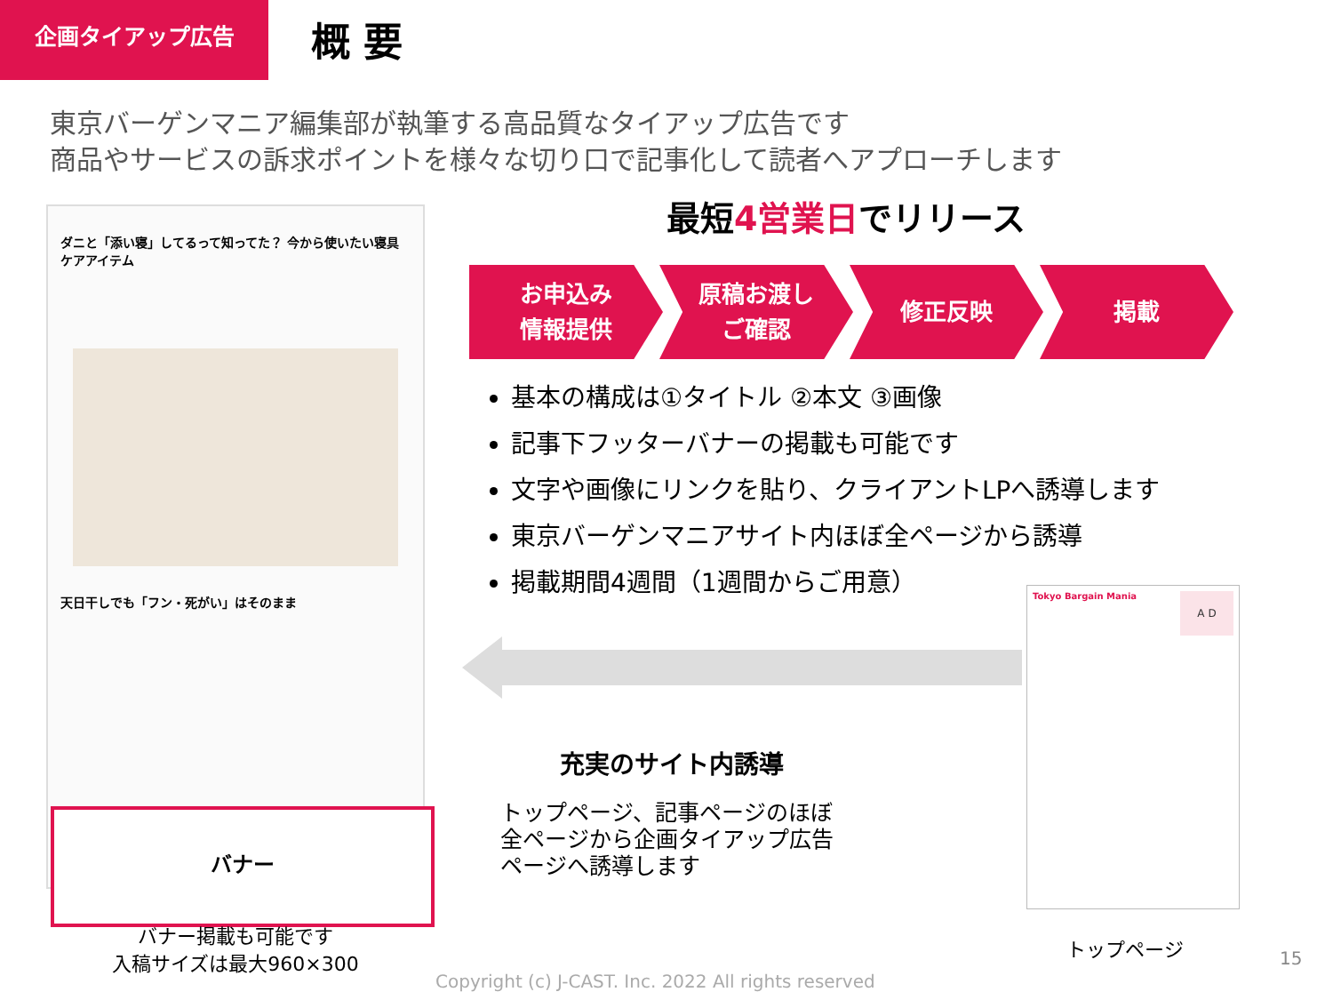企画タイアップ広告 概 要
東京バーゲンマニア編集部が執筆する高品質なタイアップ広告です
商品やサービスの訴求ポイントを様々な切り口で記事化して読者へアプローチします
ダニと「添い寝」してるって知ってた？ 今から使いたい寝具ケアアイテム
天日干しでも「フン・死がい」はそのまま
バナー
バナー掲載も可能です
入稿サイズは最大960×300
最短4営業日でリリース
お申込み
情報提供
原稿お渡し
ご確認
修正反映 掲載
基本の構成は①タイトル ②本文 ③画像
記事下フッターバナーの掲載も可能です
文字や画像にリンクを貼り、クライアントLPへ誘導します
東京バーゲンマニアサイト内ほぼ全ページから誘導
掲載期間4週間（1週間からご用意）
充実のサイト内誘導
トップページ、記事ページのほぼ
全ページから企画タイアップ広告
ページへ誘導します
Tokyo Bargain Mania
A D
トップページ
15
Copyright (c) J-CAST. Inc. 2022 All rights reserved